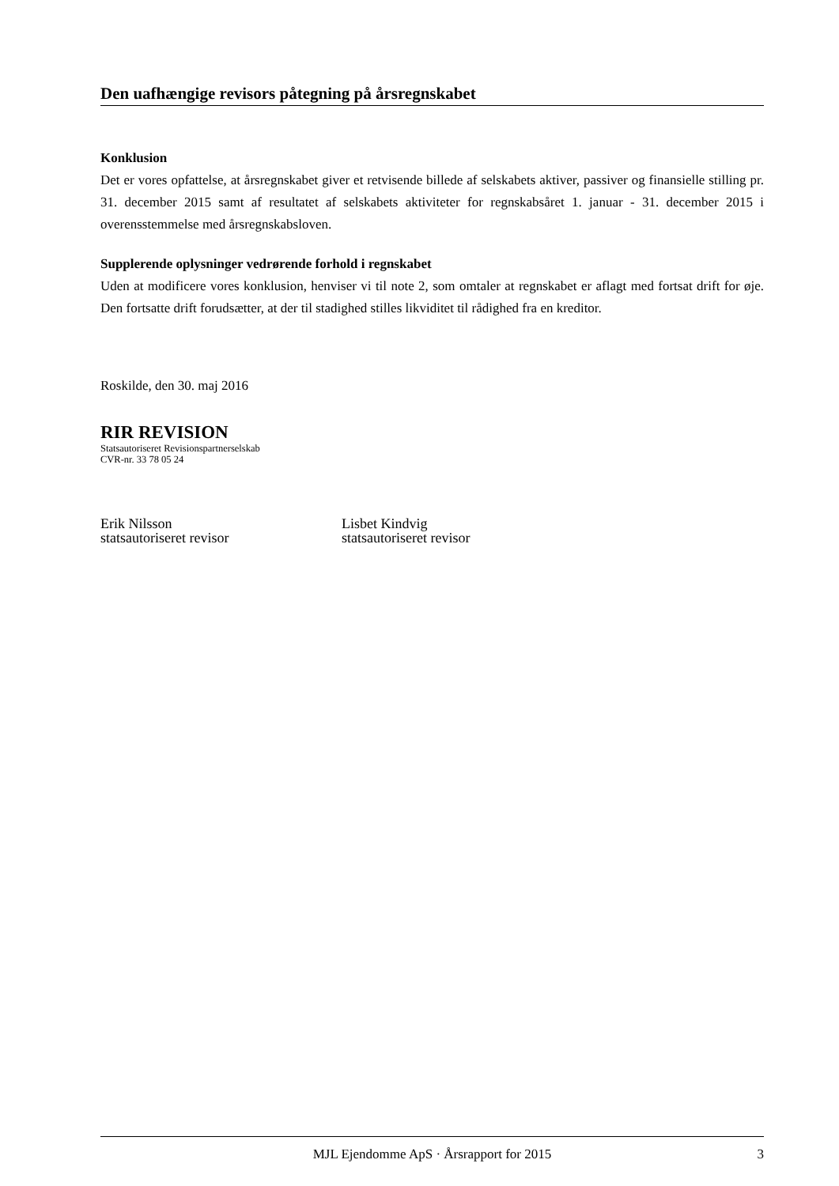Den uafhængige revisors påtegning på årsregnskabet
Konklusion
Det er vores opfattelse, at årsregnskabet giver et retvisende billede af selskabets aktiver, passiver og finansielle stilling pr. 31. december 2015 samt af resultatet af selskabets aktiviteter for regnskabsåret 1. januar - 31. december 2015 i overensstemmelse med årsregnskabsloven.
Supplerende oplysninger vedrørende forhold i regnskabet
Uden at modificere vores konklusion, henviser vi til note 2, som omtaler at regnskabet er aflagt med fortsat drift for øje. Den fortsatte drift forudsætter, at der til stadighed stilles likviditet til rådighed fra en kreditor.
Roskilde, den 30. maj 2016
RIR REVISION
Statsautoriseret Revisionspartnerselskab
CVR-nr. 33 78 05 24
Erik Nilsson
statsautoriseret revisor
Lisbet Kindvig
statsautoriseret revisor
MJL Ejendomme ApS · Årsrapport for 2015 3